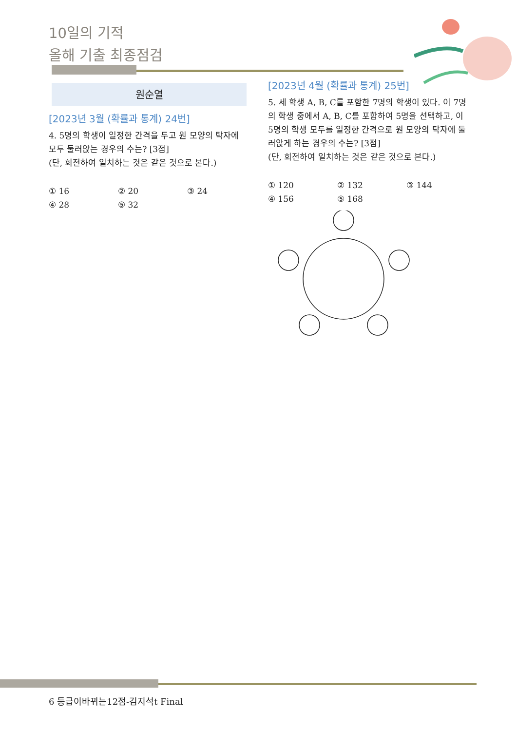10일의 기적
올해 기출 최종점검
원순열
[2023년 3월 (확률과 통계) 24번]
4. 5명의 학생이 일정한 간격을 두고 원 모양의 탁자에 모두 둘러앉는 경우의 수는? [3점]
(단, 회전하여 일치하는 것은 같은 것으로 본다.)
① 16 ② 20 ③ 24 ④ 28 ⑤ 32
[2023년 4월 (확률과 통계) 25번]
5. 세 학생 A, B, C를 포함한 7명의 학생이 있다. 이 7명의 학생 중에서 A, B, C를 포함하여 5명을 선택하고, 이 5명의 학생 모두를 일정한 간격으로 원 모양의 탁자에 둘러앉게 하는 경우의 수는? [3점]
(단, 회전하여 일치하는 것은 같은 것으로 본다.)
① 120 ② 132 ③ 144 ④ 156 ⑤ 168
6 등급이바뀌는12점-김지석t Final